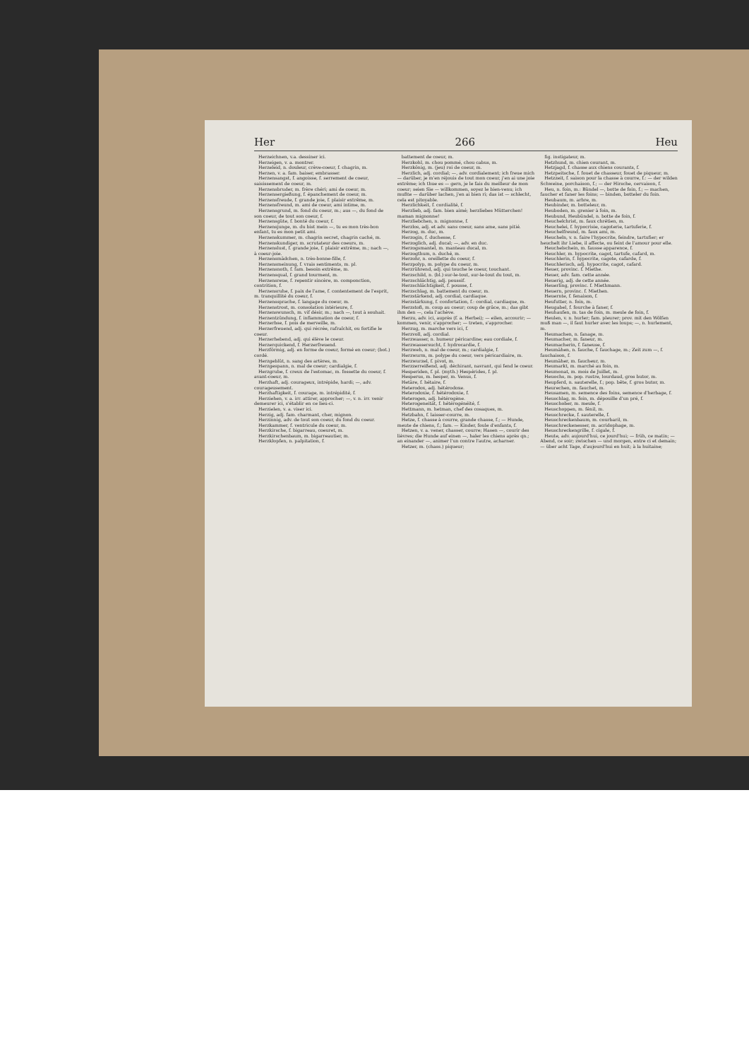Her 266 Heu
Herzeichnen, v.a. dessiner ici.
Herzeigen, v. a. montrer.
Herzeleid, n. douleur, crève-coeur, f. chagrin, m.
Herzen, v. a. fam. baiser, embrasser.
Herzensangst, f. angoisse, f. serrement de coeur, saisissement de coeur, m.
Herzensbruder, m. frère chéri; ami de coeur, m.
Herzensergießung, f. épanchement de coeur, m.
Herzensfreude, f. grande joie, f. plaisir extrême, m.
Herzensfreund, m. ami de coeur, ami intime, m.
Herzensgrund, m. fond du coeur, m.; aus —, du fond de son coeur, de tout son coeur, f.
Herzensgüte, f. bonté du coeur, f.
Herzensjunge, m. du bist mein —, tu es mon très-bon enfant, tu es mon petit ami.
Herzenskummer, m. chagrin secret, chagrin caché, m.
Herzenskundiger, m. scrutateur des coeurs, m.
Herzenslust, f. grande joie, f. plaisir extrême, m.; nach —, à coeur-joie.
Herzensmädchen, n. très-bonne-fille, f.
Herzensmeinung, f. vrais sentiments, m. pl.
Herzensnoth, f. fam. besoin extrême, m.
Herzensqual, f. grand tourment, m.
Herzensreue, f. repentir sincère, m. componction, contrition, f.
Herzensruhe, f. paix de l'ame, f. contentement de l'esprit, m. tranquillité du coeur, f.
Herzenssprache, f. langage du coeur, m.
Herzenstrost, m. consolation intérieure, f.
Herzenswunsch, m. vif désir, m.; nach —, tout à souhait.
Herzentzündung, f. inflammation de coeur, f.
Herzerbse, f. pois de merveille, m.
Herzerfreuend, adj. qui récrée, rafraîchit, ou fortifie le coeur.
Herzerhebend, adj. qui élève le coeur.
Herzerquickend, f. Herzerfreuend.
Herzförmig, adj. en forme de coeur, formé en coeur; (bot.) cordé.
Herzgeblüt, n. sang des artères, m.
Herzgespann, n. mal de coeur; cardialgie, f.
Herzgrube, f. creux de l'estomac, m. fossette du coeur, f. avant-coeur, m.
Herzhaft, adj. courageux, intrépide, hardi; —, adv. courageusement.
Herzhaftigkeit, f. courage, m. intrépidité, f.
Herziehen, v. a. irr. attirer, approcher; —, v. n. irr. venir demeurer ici, s'établir en ce lieu-ci.
Herzielen, v. a. viser ici.
Herzig, adj. fam. charmant, cher, mignon.
Herzinnig, adv. de tout son coeur, du fond du coeur.
Herzkammer, f. ventricule du coeur, m.
Herzkirsche, f. bigarreau, coeuret, m.
Herzkirschenbaum, m. bigarreautier, m.
Herzklopfen, n. palpitation, f.
battement de coeur, m.
Herzkohl, m. chou pommé, chou cabus, m.
Herzkönig, m. (jeu) roi de coeur, m.
Herzlich, adj. cordial; —, adv. cordialement; ich freue mich — darüber, je m'en réjouis de tout mon coeur, j'en ai une joie extrême; ich thue es — gern, je le fais du meilleur de mon coeur; seien Sie — willkommen, soyez le bien-venu; ich mußte — darüber lachen, j'en ai bien ri; das ist — schlecht, cela est pitoyable.
Herzlichkeit, f. cordialité, f.
Herzlieb, adj. fam. bien aimé; herzliebes Mütterchen! maman mignonne!
Herzliebchen, n. mignonne, f.
Herzlos, adj. et adv. sans coeur, sans ame, sans pitié.
Herzog, m. duc, m.
Herzogin, f. duchesse, f.
Herzoglich, adj. ducal; —, adv. en duc.
Herzogsmantel, m. manteau ducal, m.
Herzogthum, n. duché, m.
Herzohr, n. oreillette du coeur, f.
Herzpolyp, m. polype du coeur, m.
Herzrührend, adj. qui touche le coeur, touchant.
Herzschild, n. (bl.) sur-le-tout, sur-le-tout du tout, m.
Herzschlächtig, adj. poussif.
Herzschlächtigkeit, f. pousse, f.
Herzschlag, m. battement du coeur, m.
Herzstärkend, adj. cordial, cardiaque.
Herzstärkung, f. confortation, f.: cordial, cardiaque, m.
Herzstoß, m. coup au coeur; coup de grâce, m.; das gibt ihm den —, cela l'achève.
Herzu, adv. ici, auprès (f. a. Herbei); — eilen, accourir; — kommen, venir, s'approcher; — treten, s'approcher.
Herzug, m. marche vers ici, f.
Herzvoll, adj. cordial.
Herzwasser, n. humeur péricardine; eau cordiale, f.
Herzwassersucht, f. hydrocardie, f.
Herzweh, n. mal de coeur, m.; cardialgie, f.
Herzwurm, m. polype du coeur, vers péricardiaire, m.
Herzwurzel, f. pivot, m.
Herzzerreißend, adj. déchirant, navrant, qui fend le coeur.
Hesperiden, f. pl. (myth.) Hespérides, f. pl.
Hesperus, m. hesper, m. Venus, f.
Hetäre, f. hétaire, f.
Heterodox, adj. hétérodoxe.
Heterodoxie, f. hétérodoxie, f.
Heterogen, adj. hétérogène.
Heterogeneität, f. hétérogénéité, f.
Hettmann, m. hetman, chef des cosaques, m.
Hetzbahn, f. laisser-courre, m.
Hetze, f. chasse à courre, grande chasse, f.; — Hunde, meute de chiens, f.; fam. — Kinder, foule d'enfants, f.
Hetzen, v. a. vener, chasser, courre; Hasen —, courir des lièvres; die Hunde auf einen —, haler les chiens après qn.; an einander —, animer l'un contre l'autre, acharner.
Hetzer, m. (chass.) piqueur;
fig. instigateur, m.
Hetzhund, m. chien courant, m.
Hetzjagd, f. chasse aux chiens courants, f.
Hetzpeitsche, f. fouet de chasseur, fouet de piqueur, m.
Hetzzeit, f. saison pour la chasse à courre, f.: — der wilden Schweine, porchaison, f.; — der Hirsche, cervaison, f.
Heu, n. foin, m.: Bündel —, botte de foin, f.; — machen, faucher et faner les foins; — binden, botteler du foin.
Heubaum, m. arbre, m.
Heubinder, m. botteleur, m.
Heuboden, m. grenier à foin, m.
Heubund, Heubündel, n. botte de foin, f.
Heuchelchrist, m. faux chrétien, m.
Heuchelei, f. hypocrisie, cagoterie, tartuferie, f.
Heuchelfreund, m. faux ami, m.
Heucheln, v. n. faire l'hypocrite, feindre, tartufier; er heuchelt ihr Liebe, il affecte, ou feint de l'amour pour elle.
Heuchelschein, m. fausse apparence, f.
Heuchler, m. hypocrite, cagot, tartufe, cafard, m.
Heuchlerin, f. hypocrite, cagote, cafarde, f.
Heuchlerisch, adj. hypocrite, cagot, cafard.
Heuer, provinc. f. Miethe.
Heuer, adv. fam. cette année.
Heuerig, adj. de cette année.
Heuerling, provinc. f. Miethmann.
Heuern, provinc. f. Miethen.
Heuernte, f. fenaison, f.
Heufutter, n. foin, m.
Heugabel, f. fourche à faner, f.
Heuhaufen, m. tas de foin, m. meule de foin, f.
Heulen, v. n. hurler; fam. pleurer; prov. mit den Wölfen muß man —, il faut hurler avec les loups; —, n. hurlement, m.
Heumachen, n. fanage, m.
Heumacher, m. faneur, m.
Heumacherin, f. faneuse, f.
Heumähen, n. fauche, f. fauchage, m.; Zeit zum —, f. fauchaison, f.
Heumäher, m. faucheur, m.
Heumarkt, m. marché au foin, m.
Heumonat, m. mois de Juillet, m.
Heuochs, m. pop. rustre, lourdaud, gros butor, m.
Heupferd, n. sauterelle, f.; pop. bête, f. gros butor, m.
Heurechen, m. fauchet, m.
Heusamen, m. semence des foins, semence d'herbage, f.
Heuschlag, m. foin, m. dépouille d'un pré, f.
Heuschober, m. meule, f.
Heuschoppen, m. fénil, m.
Heuschrecke, f. sauterelle, f.
Heuschreckenbaum, m. courbaril, m.
Heuschreckenesser, m. acridophage, m.
Heuschreckengrille, f. cigale, f.
Heute, adv. aujourd'hui, ce jourd'hui; — früh, ce matin; — Abend, ce soir; zwischen — und morgen, entre ci et demain; — über acht Tage, d'aujourd'hui en huit; à la huitaine;